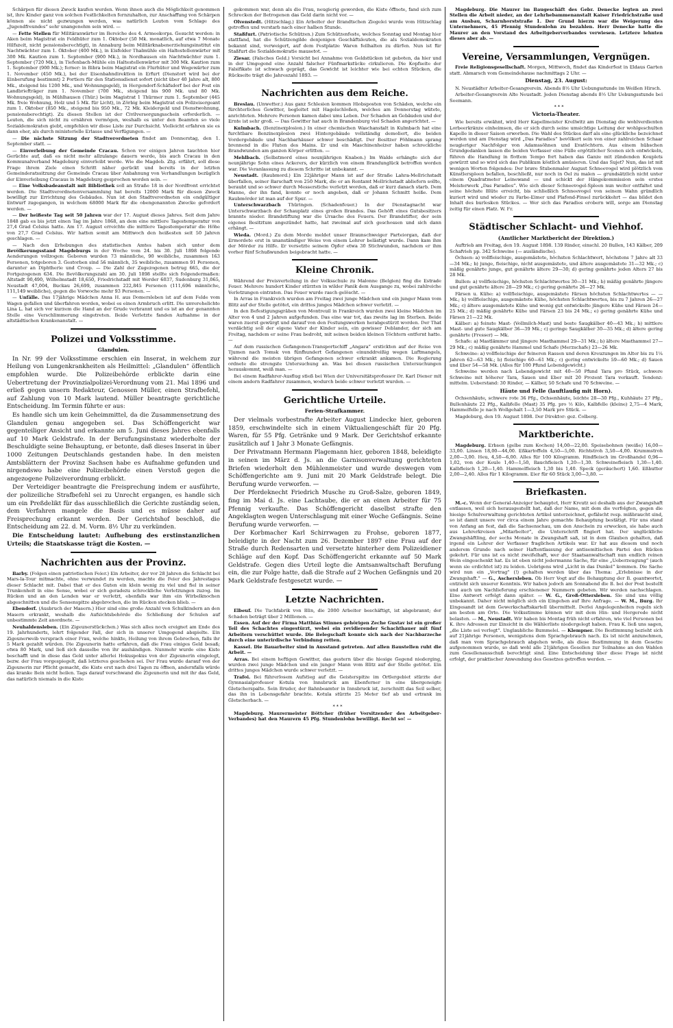Schärpen für diesen Zweck kaufen werden. Wenn ihnen auch die Möglichkeit genommen ist, ihre Kinder ganz von solchen Festlichkeiten fernzuhalten, zur Anschaffung von Schärpen können sie nicht gezwungen werden, was natürlich Leuten vom Schlage des „Jugendfreundes“ sehr unangenehm sein wird. —
— Fette Stellen für Militäranwärter im Bereiche des 4. Armeekorps. Gesucht werden: in Aken beim Magistrat ein Feldhüter zum 1. Oktober (50 Mk. monatlich, auf etwa 7 Monate Hilfszeit, nicht pensionsberechtigt), in Annaburg beim Militärknabenerziehungsinstitut ein Nachtwächter zum 1. Oktober (400 Mk.), in Eisfelder Thalmühle ein Haltestellenwärter mit 300 Mk. Kaution zum 1. September (900 Mk.), in Nordhausen ein Nachtwächter zum 1. September (720 Mk.), in Tiefenbach-Mühle ein Haltestellenwärter mit 300 Mk. Kaution zum 1. September (900 Mk.); ferner: in Bibra beim Magistrat ein Flurhüter und Wegewärter zum 1. November (450 Mk.), bei der Eisenbahndirektion in Erfurt (Dienstort wird bei der Einberufung bestimmt) 2 Portiers für den Stationsdienst sofort (nicht über 40 Jahre alt, 800 Mk., steigend bis 1200 Mk., und Wohnungsgeld), in Hergendorf-Schäfsdorf bei der Post ein Landbriefträger zum 1. November (700 Mk., steigend bis 900 Mk. und 80 Mk. Wohnungsgeld), in Mühlhausen (Thür.) beim Magistrat 1 Thürmer zum 1. September (445 Mk. freie Wohnung, Holz und 5 Mk. für Licht), in Zörbig beim Magistrat ein Polizeisergeant zum 1. Oktober (850 Mk., steigend bis 950 Mk., 72 Mk. Kleidergeld und Dienstwohnung, pensionsberechtigt). Zu diesen Stellen ist der Civilversorgungsschein erforderlich. — Leuten, die sich nicht zu ernähren vermögen, weshalb es unter den Beamten so viele Sozialdemokraten giebt, empfehlen wir diese Liste zur Durchsicht. Vielleicht erfahren sie es dann eher, als durch ministerielle Erlasse und Verfügungen. —
— Die nächste Sitzung der Stadtverordneten findet am Donnerstag, den 1. September statt. —
— Einverleibung der Gemeinde Cracau. Schon vor einigen Jahren tauchten hier Gerüchte auf, daß es nicht mehr allzulange dauern werde, bis auch Cracau in den Kommunalverband Magdeburg einverleibt werde. Wie die Magdeb. Ztg. erfährt, soll diese Frage ihrem Ziele einen Schritt näher gerückt und bereits in der letzten Gemeinderatssitzung der Gemeinde Cracau über Anbahnung von Verhandlungen bezüglich der Einverleibung Cracaus in Magdeburg gesprochen worden sein. —
— Eine Volksbadeanstalt mit Bibliothek soll an Straße 18 in der Nordfront errichtet werden. Die Stadtverordnetenversammlung hat bereits 12000 Mark für diesen Zweck bewilligt zur Errichtung des Gebäudes. Nun ist den Stadtverordneten ein endgültiger Entwurf zugegangen, in welchem 68000 Mark für die obengenannten Zwecke gefordert werden. —
— Der heißeste Tag seit 50 Jahren war der 17. August dieses Jahres. Seit dem Jahre 1848 gab es bis jetzt einen Tag im Jahre 1868, an dem eine mittlere Tagestemperatur von 27,4 Grad Celsius hatte. Am 17. August erreichte die mittlere Tagestemperatur die Höhe von 27,7 Grad Celsius. Wir hatten somit am Mittwoch den heißesten seit 50 Jahren geschlagen. —
— Nach den Erhebungen des statistischen Amtes haben sich unter dem Bevölkerungsstand Magdeburgs in der Woche vom 24. bis 30. Juli 1898 folgende Aenderungen vollzogen: Geboren wurden 73 männliche, 90 weibliche, zusammen 163 Personen, totgeboren 3. Gestorben sind 56 männlich, 35 weibliche, zusammen 91 Personen, darunter an Diphtherie und Croup. — Die Zahl der Zugezogenen betrug 665, die der Fortgezogenen 634. Die Bevölkerungszahl am 30. Juli 1898 stellte sich folgendermaßen: Altstadt 90,490, Wilhelmstadt 18,650, Friedrichstadt mit Werder 6037, Sudenburg 31,065, Neustadt 47,004, Buckau 26,699, zusammen 222,845 Personen (111,696 männliche, 111,149 weibliche), gegen die Vorwoche mehr 93 Personen. —
— Unfälle. Das 17jährige Mädchen Anna H. aus Domersleben ist auf dem Felde vom Wagen gefallen und überfahren worden, wobei es einen Armbruch erlitt. Die unverehelichte Lina L. hat sich vor kurzem die Hand an der Grude verbrannt und es ist an der genannten Stelle eine Verschlimmerung eingetreten. Beide Verletzte fanden Aufnahme in der altstädtischen Krankenanstalt. —
Polizei und Volksstimme.
Glandulen.
In Nr. 99 der Volksstimme erschien ein Inserat, in welchem zur Heilung von Lungenkrankheiten als Heilmittel: „Glandulen“ öffentlich empfohlen wurde. Die Polizeibehörde erblickte darin eine Uebertretung der Provinzialpolizei-Verordnung vom 21. Mai 1896 und erließ gegen unsern Redakteur, Genossen Müller, einen Strafbefehl, auf Zahlung von 10 Mark lautend. Müller beantragte gerichtliche Entscheidung. Im Termin führte er aus:
Es handle sich um kein Geheimmittel, da die Zusammensetzung des Glandulen genau angegeben sei. Das Schöffengericht war gegenteiliger Ansicht und erkannte am 5. Juni dieses Jahres ebenfalls auf 10 Mark Geldstrafe. In der Berufungsinstanz wiederholte der Beschuldigte seine Behauptung, er betonte, daß dieses Inserat in über 1000 Zeitungen Deutschlands gestanden habe. In den meisten Amtsblättern der Provinz Sachsen habe es Aufnahme gefunden und nirgendswo habe eine Polizeibehörde einen Verstoß gegen die angezogene Polizeiverordnung erblickt.
Der Verteidiger beantragte die Freisprechung indem er ausführte, der polizeiliche Strafbefehl sei zu Unrecht ergangen, es handle sich um ein Preßdelikt für das ausschließlich die Gerichte zuständig seien, dem Verfahren mangele die Basis und es müsse daher auf Freisprechung erkannt werden. Der Gerichtshof beschloß, die Entscheidung am 22. d. M. Vorm. 8½ Uhr zu verkünden.
Die Entscheidung lautet: Aufhebung des erstinstanzlichen Urteils; die Staatskasse trägt die Kosten. —
Nachrichten aus der Provinz.
Barby. (Folgen einen patriotischen Feier.) Ein Arbeiter, der vor 28 Jahren die Schlacht bei Mars-la-Tour mitmachte, ohne verwundet zu werden, machte die Feier des Jahrestages dieser Schlacht mit. Dabei that er des Guten ein klein wenig zu viel und fiel in seiner Trunkenheit in eine Sense, wobei er sich geradezu schreckliche Verletzungen zuzog. Im Rücken und an den Lenden war er verletzt, ebenfalls war ihm ein Wirbelknochen abgeschnitten und die Sensenspitze abgebrochen, die im Rücken stecken blieb. —
Ebendorf. (Ausbruch der Masern.) Hier sind eine große Anzahl von Schulkindern an den Masern erkrankt, weshalb die Aufsichtsbehörde die Schließung der Schulen auf unbestimmte Zeit anordnete. —
Neuhaldensleben. (Ein Zigeunerstückchen.) Was sich alles noch ereignet am Ende des 19. Jahrhunderts, lehrt folgender Fall, der sich in unserer Umgegend abspielte. Ein Zigeunerweib versprach einer Frau, welche hinkte, Heilung von ihrem Gebrechen, falls ihr 5 Mark gezahlt würden. Die Zigeunerin hatte erfahren, daß die Frau einiges Geld besaß; etwa 80 Mark, und ließ sich dasselbe von ihr aushändigen. Nunmehr wurde eine Kiste beschafft und in diese das Geld unter allerlei Hokuspokus von der Zigeunerin eingelegt, bezw. der Frau vorgespiegelt, daß letzteres geschehen sei. Der Frau wurde darauf von der Zigeunerin zur Pflicht gemacht, die Kiste erst nach drei Tagen zu öffnen, andernfalls würde das kranke Bein nicht heilen. Tags darauf verschwand die Zigeunerin und mit ihr das Geld, das natürlich niemals in die Kiste
gekommen war, denn als die Frau, neugierig geworden, die Kiste öffnete, fand sich zum Schrecken der Betrogenen das Geld darin nicht vor. —
Olvenstedt. (Hitzschlag.) Ein Arbeiter der Brandtschen Ziegelei wurde vom Hitzschlag getroffen und verstarb nach einer halben Stunde.
Staßfurt. (Patriotische Schützen.) Zum Schützenfeste, welches Sonntag und Montag hier stattfand, hat die Schützengilde denjenigen Geschäftsleuten, die als Sozialdemokraten bekannt sind, verweigert, auf dem Festplatze Waren feilhalten zu dürfen. Nun ist für Staßfurt die Sozialdemokratie mausetot. —
Ziesar. (Falsches Geld.) Vorsicht bei Annahme von Geldstücken ist geboten, da hier und in der Umgegend eine Anzahl falscher Fünfmarkstücke cirkulieren. Die Kopfseite der Falsifikate ist schwach geprägt, das Gewicht ist leichter wie bei echten Stücken, die Rückseite trägt die Jahreszahl 1893. —
Nachrichten aus dem Reiche.
Breslau. (Unwetter.) Aus ganz Schlesien kommen Hiobsposten von Schäden, welche ein fürchterliches Gewitter, begleitet mit Hagelschloßen, welches am Donnerstag wütete, anrichteten. Mehrere Personen kamen dabei ums Leben. Der Schaden an Gebäuden und der Ernte ist sehr groß. — Das Gewitter hat auch in Brandenburg viel Schaden angerichtet. —
Kulmbach. (Benzinexplosion.) In einer chemischen Waschanstalt in Kulmbach hat eine furchtbare Benzinexplosion zwei Hintergebäude vollständig demoliert, die beiden Vordergebäude und Nachbarhäuser schwer beschädigt. Der Besitzer Pöhlmann sprang brennend in die Fluten des Mains. Er und ein Maschinenheizer haben schreckliche Brandwunden am ganzen Körper erlitten. —
Mehlbach. (Selbstmord eines neunjährigen Knaben.) Im Walde erhängte sich der neunjährige Sohn eines Ackerers, der kürzlich von einem Brandunglück betroffen worden war. Die Veranlassung zu diesem Schritte ist unbekannt. —
Neustadt. (Raubmord.) Ein 22jähriger Mann ist auf der Straße Lahra-Mellrichstadt überfallen, seiner Barschaft von 250 Mark, die er an Rentamt Mellrichstadt abliefern sollte, beraubt und so schwer durch Messerstiche verletzt worden, daß er kurz danach starb. Dem Manne, der ihn fand, konnte er noch angeben, daß er Johann Schmitt heiße. Dem Raubmörder ist man auf der Spur. —
Unterschwarzbach Thüringen. (Schadenfeuer.) In der Dienstagnacht war Unterschwarzbach der Schauplatz eines großen Brandes. Das Gehöft eines Gutsbesitzers brannte nieder. Brandstiftung war die Ursache des Feuers. Der Brandstifter, der sein eigenes Besitztum angezündet hatte, hat zweimal auf sich geschossen und sich dann erhängt. —
Wieda. (Mord.) Zu dem Morde meldet unser Braunschweiger Parteiorgan, daß der Ermordete erst in unanständiger Weise von einem Lehrer belästigt wurde. Dann kam ihm der Mörder zu Hilfe. Er versetzte seinem Opfer etwa 30 Stichwunden, nachdem er ihm vorher fünf Schußwunden beigebracht hatte. —
Kleine Chronik.
Während der Preisverteilung in der Volksschule zu Malonne (Belgien) fing die Estrade Feuer. Mehrere hundert Kinder stürzten in wilder Panik dem Ausgange zu, wobei zahlreiche Verletzungen eintraten. Das Feuer wurde rasch gelöscht. —
In Arras in Frankreich wurden am Freitag zwei junge Mädchen und ein junger Mann vom Blitz auf der Stelle getötet, ein drittes junges Mädchen schwer verletzt. —
In den Befestigungsgräben von Montreuil in Frankreich wurden zwei kleine Mädchen im Alter von 4 und 2 Jahren aufgefunden. Das eine war tot, das zweite lag im Sterben. Beide waren zuerst gewürgt und darauf von den Festungswerken herabgestürzt worden. Der That verdächtig soll der eigene Vater der Kinder sein, ein gewisser Deblander, der sich am Freitag, nachdem er seine Frau bedroht, mit seinen beiden kleinen Töchtern entfernt hatte. —
Auf dem russischen Gefangenen-Transportschiff „Angara“ erstickten auf der Reise von Tjumen nach Tomsk von fünfhundert Gefangenen einunddreißig wegen Luftmangels, während die meisten übrigen Gefangenen schwer erkrankt ankamen. Die Regierung ordnete die strengste Untersuchung an. Was bei diesen russischen Untersuchungen herauskommt, weiß man. —
Bei einem Radfahrer-Ausflug stieß bei Wien der Universitätsprofessor Dr. Karl Diener mit einem andern Radfahrer zusammen, wodurch beide schwer verletzt wurden. —
Gerichtliche Urteile.
Ferien-Strafkammer.
Der vielmals vorbestrafte Arbeiter August Lindecke hier, geboren 1859, erschwindelte sich in einem Viktualiengeschäft für 20 Pfg. Waren, für 55 Pfg. Getränke und 9 Mark. Der Gerichtshof erkannte zusätzlich auf 1 Jahr 3 Monate Gefängnis.
Der Privatmann Hermann Plagemann hier, geboren 1848, beleidigte in seinen im März d. Js. an die Garnisonverwaltung gerichteten Briefen wiederholt den Mühlenmeister und wurde deswegen vom Schöffengerichte am 9. Juni mit 20 Mark Geldstrafe belegt. Die Berufung wurde verworfen. —
Der Pferdeknecht Friedrich Musche zu Groß-Salze, geboren 1849, fing im Mai d. Js. eine Lachtaube, die er an einen Arbeiter für 75 Pfennig verkaufte. Das Schöffengericht daselbst strafte den Angeklagten wegen Unterschlagung mit einer Woche Gefängnis. Seine Berufung wurde verworfen. —
Der Korbmacher Karl Schirrwagen zu Frohse, geboren 1877, beleidigte in der Nacht zum 26. Dezember 1897 eine Frau auf der Straße durch Redensarten und versetzte hinterher dem Polizeidiener Schläge auf den Kopf. Das Schöffengericht erkannte auf 50 Mark Geldstrafe. Gegen dies Urteil legte die Amtsanwaltschaft Berufung ein, die zur Folge hatte, daß die Strafe auf 2 Wochen Gefängnis und 20 Mark Geldstrafe festgesetzt wurde. —
Letzte Nachrichten.
Elbeuf. Die Tuchfabrik von Blin, die 2000 Arbeiter beschäftigt, ist abgebrannt; der Schaden beträgt über 2 Millionen. —
Essen. Auf der der Firma Matthias Stinnes gehörigen Zeche Gustav ist ein großer Teil des Schachtes eingestürzt, wobei ein revidierender Schachthauer mit fünf Arbeitern verschüttet wurde. Die Belegschaft konnte sich nach der Nachbarzeche durch eine unterirdische Verbindung retten.
Kassel. Die Bauarbeiter sind in Ausstand getreten. Auf allen Baustellen ruht die Arbeit. —
Arras. Bei einem heftigen Gewitter, das gestern über die hiesige Gegend niederging, wurden zwei junge Mädchen und ein junger Mann vom Blitz auf der Stelle getötet. Ein drittes junges Mädchen wurde schwer verletzt. —
Trafoi. Bei führerlosem Aufstieg auf die Geisterspitze im Ortlergebiet stürzte der Gymnasialprofessor Kotula von Innsbruck am Ebenferner in eine übergeneigte Gletscherspalte. Sein Bruder, der Bahnbeamter in Innsbruck ist, zerschnitt das Seil selber, das ihn in Lebensgefahr brachte. Kotula stürzte 25 Meter tief ab und ertrank im Gletscherbach. —
* * *
Magdeburg. Maurermeister Böttcher (früher Vorsitzender des Arbeitgeber-Verbandes) hat den Maurern 45 Pfg. Stundenlohn bewilligt. Recht so! —
Magdeburg. Die Maurer im Baugeschäft des Gebr. Denecke legten an zwei Stellen die Arbeit nieder, an der Lehrhebammenanstalt Kaiser Friedrichstraße und am Ausbau, Scharnhorststraße 1. Der Grund hierzu war die Weigerung des Unternehmers, 45 Pfennig Stundenlohn zu bezahlen. Herr Denecke hatte die Maurer an den Vorstand des Arbeitgeberverbandes verwiesen. Letztere lehnten dieses aber ab. —
Vereine, Versammlungen, Vergnügen.
Freie Religionsgesellschaft. Morgen, Mittwoch, findet das Kinderfest in Eldaus Garten statt. Abmarsch vom Gemeindehause nachmittags 2 Uhr. —
Dienstag, 23. August:
N. Neustädter Arbeiter-Gesangverein. Abends 8½ Uhr Uebungsstunde im Weißen Hirsch.
Arbeiter-Gesangverein Alte Neustadt. Jeden Dienstag abends 8½ Uhr Uebungsstunde bei Seemann.
* * *
Victoria-Theater.
Wie bereits erwähnt, wird Herr Kapellmeister Krellwitz am Dienstag die wohlverdienten Lorbeerkränze einheimsen, die er sich durch seine umsichtige Leitung der wohlgeschulten Kapelle in dieser Saison erworben. Die Wahl des Stückes darf als eine glückliche bezeichnet werden und am Dienstag wird „Das Paradies“ bevölkert sein von einer zahlreichen Schaar neugieriger Nachfolger von Adamssöhnen und Evatöchtern. Aus einem hübschen Grundgedanken lassen die beiden Verfasser eine Fülle ergötzlicher Scenen sich entwickeln, führen die Handlung in flottem Tempo fort haben das Ganze mit zündenden Kouplets gewürzt und so wird sich das Publikum köstlich amüsieren. Und das Sujet? Nun, das ist mit wenigen Worten folgendes: Der brave Stubenmaler August Schneevogel wird plötzlich vom Künstlerspleen befallen, beschließt, nur noch in Oel zu malen — grundsätzlich nicht unter einem Quadratmeter Leinewand — und schickt der Hängekommission sein erstes Meisterwerk „Das Paradies“. Wie sich dieser Schneevogel-Spleen nun weiter entfaltet und seine höchste Blüte erreicht, bis schließlich Schneevogel von seinem Wahn gründlich kuriert wird und wieder zu Farbe-Eimer und Plafond-Pinsel zurückkehrt — das bildet den Inhalt des burlesken Stückes. — Wer sich das Paradies erobern will, sorge am Dienstag zeitig für einen Platz. W. Fr.
Städtischer Schlacht- und Viehhof.
(Amtlicher Marktbericht der Direktion.)
Auftrieb am Freitag, den 19. August 1898. 139 Rinder, einschl. 20 Bullen, 143 Kälber, 209 Schafvieh pp. 342 Schweine (— ausländische).
Ochsen: a) vollfleischige, ausgemästete, höchsten Schlachtwert, höchstens 7 Jahre alt 33—34 Mk.; b) junge, fleischige, nicht ausgemästete, und ältere ausgemästete 31—32 Mk.; c) mäßig genährte junge, gut genährte ältere 29—30; d) gering genährte jeden Alters 27 bis 28 Mk.
Bullen: a) vollfleischige, höchsten Schlachtwertes 30—31 Mk.; b) mäßig genährte jüngere und gut genährte ältere 28—29 Mk.; c) gering genährte 26—27 Mk.
Färsen u. Kühe: a) vollfleischige, ausgemästete Färsen höchsten Schlachtwertes — — Mk.; b) vollfleischige, ausgemästete Kühe, höchsten Schlachtwertes, bis zu 7 Jahren 26—27 Mk.; c) ältere ausgemästete Kühe und wenig gut entwickelte jüngere Kühe und Färsen 24—25 Mk.; d) mäßig genährte Kühe und Färsen 23 bis 24 Mk.; e) gering genährte Kühe und Färsen 21—22 Mk.
Kälber: a) feinste Mast- (Vollmilch-Mast) und beste Saugkälber 40—43 Mk.; b) mittlere Mast- und gute Saugkälber 36—39 Mk.; c) geringe Saugkälber 30—35 Mk.; d) ältere gering genährte (Fresser) — Mk.
Schafe: a) Mastlämmer und jüngere Masthammel 29—31 Mk.; b) ältere Masthammel 27—29 Mk.; c) mäßig genährte Hammel und Schafe (Merzschafe) 23—26 Mk.
Schweine: a) vollfleischige der feineren Rassen und deren Kreuzungen im Alter bis zu 1¼ Jahren 62—63 Mk.; b) fleischige 60—61 Mk.; c) gering entwickelte 59—60 Mk.; d) Sauen und Eber 54—58 Mk. (Alles für 100 Pfund Lebendgewicht.)
Schweine werden nach Lebendgewicht mit 40—50 Pfund Tara pro Stück, schwere Schweine mit höherer Tara, Sauen und Eber mit 20 Prozent Tara verkauft. Tendenz: mittelm. Ueberstand: 30 Rinder, — Kälber, 50 Schafe und 70 Schweine. —
Häute und Felle (lauftlaufig mit Horn).
Ochsenhäute, schwere rote 36 Pfg., Ochsenhäute, leichte 28—30 Pfg., Kuhhäute 27 Pfg., Bullenhäute 22 Pfg., Kalbfelle (Mast) 35 Pfg. pro ½ Kilo, Kalbfelle (kleine) 2,75—4 Mark, Hammelfelle je nach Wollgehalt 1—3,50 Mark pro Stück. —
Magdeburg, den 19. August 1898. Der Direktor: gez. Colberg.
Marktberichte.
Magdeburg. Erbsen (gelbe zum Kochen) 14,00—22,00. Speisebohnen (weiße) 16,00—33,00. Linsen 18,00—44,00. Eßkartoffeln 4,50—5,00. Richtstroh 3,50—4,00. Krummstroh 2,00—3,00. Heu, 4,50—6,00. Alles für 100 Kilogramm. Rindfleisch im Großhandel 0,96—1,02, von der Keule 1,40—1,50, Bauchfleisch 1,20—1,30. Schweinefleisch 1,30—1,40. Kalbfleisch 1,20—1,40. Hammelfleisch 1,30 bis 1,40. Speck (geräuchert) 1,60. Eßbutter 2,00—2,40. Alles für 1 Kilogramm. Eier für 60 Stück 3,00—3,80. —
Briefkasten.
M.-c. Wenn der General-Anzeiger behauptet, Herr Kreutz sei deshalb aus der Zwangshaft entlassen, weil sich herausgestellt hat, daß der Name, mit dem die verfolgten, gegen die hiesige Schulverwaltung gerichteten Artikel unterzeichnet, gefälscht resp. mißbraucht sind, so ist damit unsere vor circa einem Jahre gemachte Behauptung bestätigt. Für uns stand von Anfang an fest, daß die Sachsenschau, um den Anschein zu erwecken, sie habe auch aus Lehrerkreisen „Mitarbeiter“, die Unterschrift fingiert hat. Der unglückliche Zwangshäftling, der sechs Monate in Zwangshaft saß, ist in dem Glauben gehalten, daß irgend ein Lehrer der Verfasser fraglichen Artikels war. Er hat aus diesem und noch anderem Grunde nach seiner Haftentlassung der antisemitischen Partei den Rücken gekehrt. Für uns ist es nicht zweifelhaft, wer der Staatsanwaltschaft nun endlich reinen Wein eingeschenkt hat. Es ist eben nicht jedermanns Sache, für eine „Ueberzeugung“ (auch wenn sie erdichtet ist) zu leiden. Uebrigens wird „Licht in das Dunkel“ kommen. Die Sache wird nun ein „Vortrag“ (!) gehalten werden über das Thema: „Erlebnisse in der Zwangshaft.“ — G., Aschersleben. Ob Herr Vogt auf die Behauptung der B. geantwortet, entzieht sich unserer Kenntnis. Wir haben jedoch am Sonnabend die B. bei der Post bestellt und auch um Nachlieferung erschienener Nummern gebeten. Wir werden nachschlagen. Eine Antwort erfolgt dann später. — W. G., Groß-Ottersleben. Sie sind uns völlig unbekannt. Daher nicht möglich sich ein Eingehen auf Ihre Anfrage. — W. M., Burg. Ihr Eingesandt ist dem Gewerkschaftskartell übermittelt. Derlei Angelegenheiten regeln sich am besten am Orte. Die Volksstimme können wir mit dem Hin- und Hergerede nicht belasten. — M., Neustadt. Wir haben bis Montag früh nicht erfahren, wie viel Personen bei K. ihre Adressen zur Einsicht in die Wählerliste niedergelegt haben. Frau K. ließ uns sagen, „die Liste sei verlegt“. Unglaubliche Bummelei. — Klempner. Die Bestimmung bezieht sich auf 21jährige Personen, wenigstens dem Sprachgebrauch nach. Es ist nicht anzunehmen, daß man vom Sprachgebrauch abgehen wolle, als diese Bestimmung in dem Gesetze aufgenommen wurde, so daß wohl alle 21jährigen Gesellen zur Teilnahme an den Wahlen zum Gesellenausschuß berechtigt sind. Eine Entscheidung über diese Frage ist nicht erfolgt, der praktischer Anwendung des Gesetzes getroffen werden. —